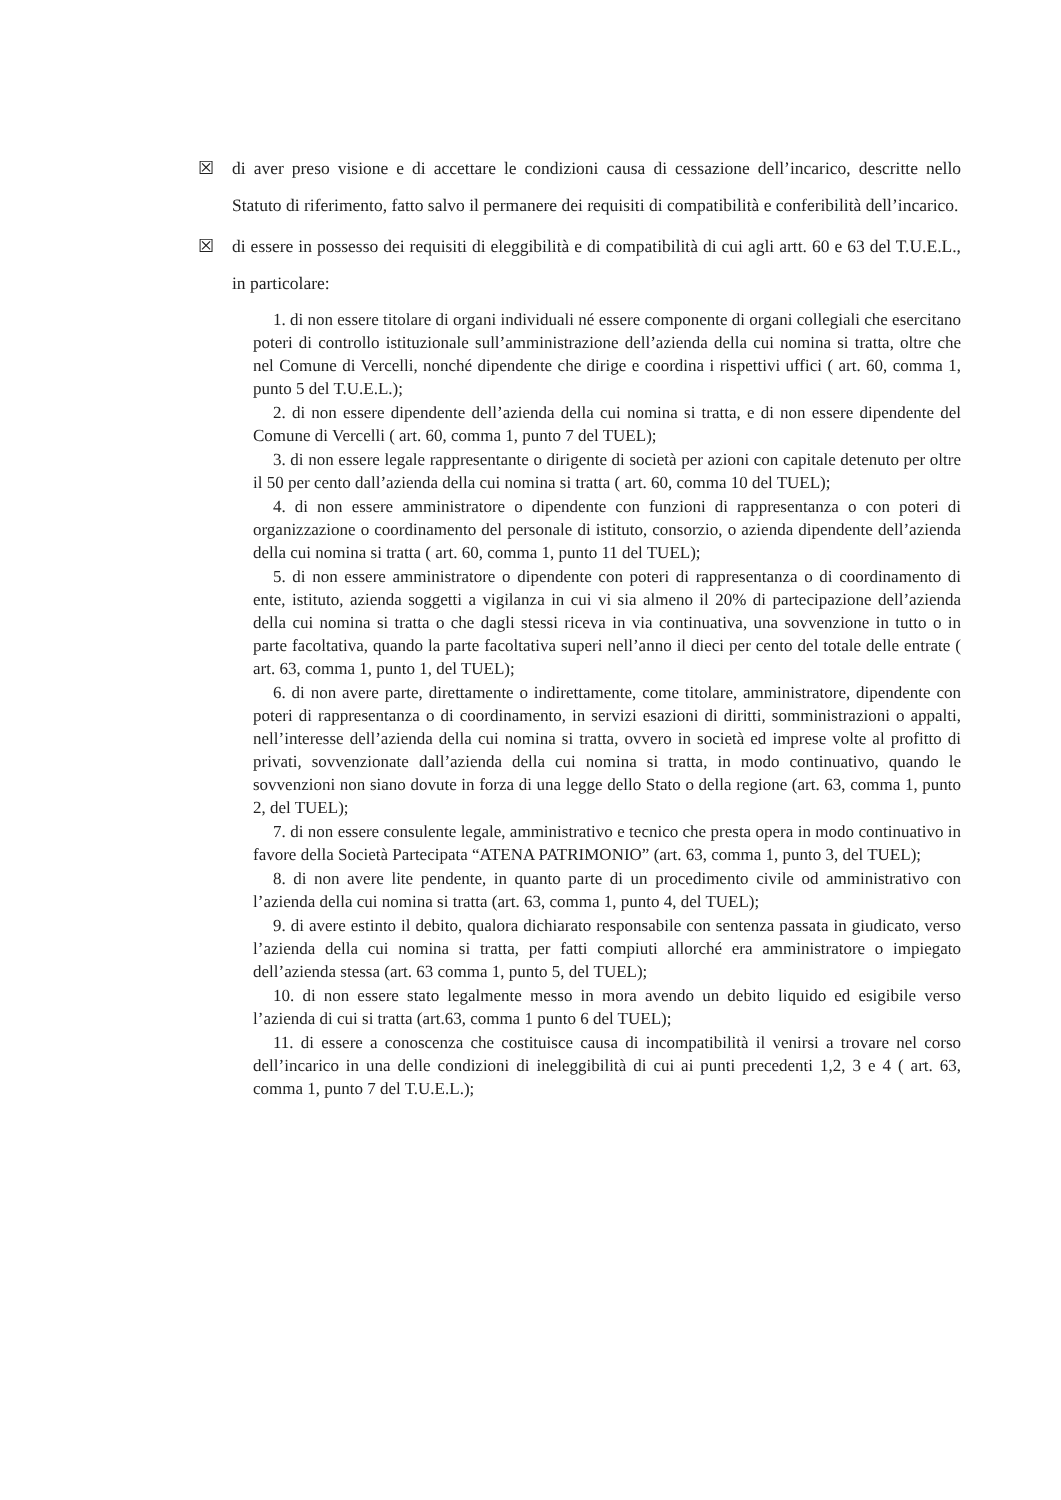☒ di aver preso visione e di accettare le condizioni causa di cessazione dell’incarico, descritte nello Statuto di riferimento, fatto salvo il permanere dei requisiti di compatibilità e conferibilità dell’incarico.
☒ di essere in possesso dei requisiti di eleggibilità e di compatibilità di cui agli artt. 60 e 63 del T.U.E.L., in particolare:
1. di non essere titolare di organi individuali né essere componente di organi collegiali che esercitano poteri di controllo istituzionale sull’amministrazione dell’azienda della cui nomina si tratta, oltre che nel Comune di Vercelli, nonché dipendente che dirige e coordina i rispettivi uffici ( art. 60, comma 1, punto 5 del T.U.E.L.);
2. di non essere dipendente dell’azienda della cui nomina si tratta, e di non essere dipendente del Comune di Vercelli ( art. 60, comma 1, punto 7 del TUEL);
3. di non essere legale rappresentante o dirigente di società per azioni con capitale detenuto per oltre il 50 per cento dall’azienda della cui nomina si tratta ( art. 60, comma 10 del TUEL);
4. di non essere amministratore o dipendente con funzioni di rappresentanza o con poteri di organizzazione o coordinamento del personale di istituto, consorzio, o azienda dipendente dell’azienda della cui nomina si tratta ( art. 60, comma 1, punto 11 del TUEL);
5. di non essere amministratore o dipendente con poteri di rappresentanza o di coordinamento di ente, istituto, azienda soggetti a vigilanza in cui vi sia almeno il 20% di partecipazione dell’azienda della cui nomina si tratta o che dagli stessi riceva in via continuativa, una sovvenzione in tutto o in parte facoltativa, quando la parte facoltativa superi nell’anno il dieci per cento del totale delle entrate ( art. 63, comma 1, punto 1, del TUEL);
6. di non avere parte, direttamente o indirettamente, come titolare, amministratore, dipendente con poteri di rappresentanza o di coordinamento, in servizi esazioni di diritti, somministrazioni o appalti, nell’interesse dell’azienda della cui nomina si tratta, ovvero in società ed imprese volte al profitto di privati, sovvenzionate dall’azienda della cui nomina si tratta, in modo continuativo, quando le sovvenzioni non siano dovute in forza di una legge dello Stato o della regione (art. 63, comma 1, punto 2, del TUEL);
7. di non essere consulente legale, amministrativo e tecnico che presta opera in modo continuativo in favore della Società Partecipata “ATENA PATRIMONIO” (art. 63, comma 1, punto 3, del TUEL);
8. di non avere lite pendente, in quanto parte di un procedimento civile od amministrativo con l’azienda della cui nomina si tratta (art. 63, comma 1, punto 4, del TUEL);
9. di avere estinto il debito, qualora dichiarato responsabile con sentenza passata in giudicato, verso l’azienda della cui nomina si tratta, per fatti compiuti allorché era amministratore o impiegato dell’azienda stessa (art. 63 comma 1, punto 5, del TUEL);
10. di non essere stato legalmente messo in mora avendo un debito liquido ed esigibile verso l’azienda di cui si tratta (art.63, comma 1 punto 6 del TUEL);
11. di essere a conoscenza che costituisce causa di incompatibilità il venirsi a trovare nel corso dell’incarico in una delle condizioni di ineleggibilità di cui ai punti precedenti 1,2, 3 e 4 ( art. 63, comma 1, punto 7 del T.U.E.L.);